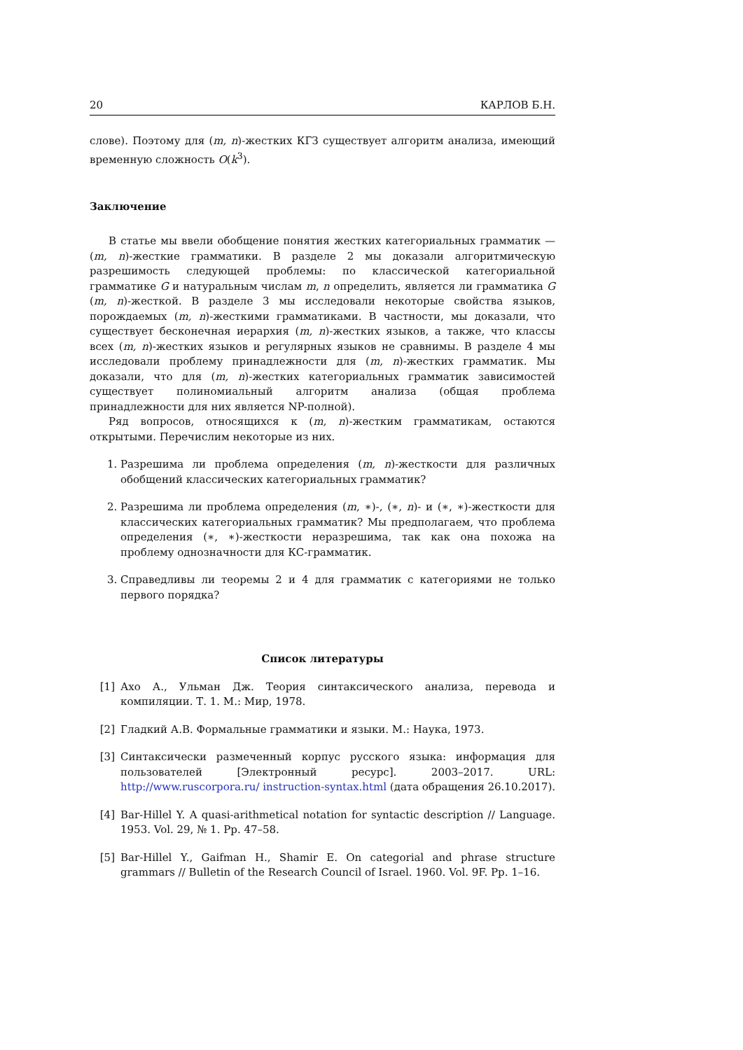20 КАРЛОВ Б.Н.
слове). Поэтому для (m, n)-жестких КГЗ существует алгоритм анализа, имеющий временную сложность O(k<sup>3</sup>).
Заключение
В статье мы ввели обобщение понятия жестких категориальных грамматик — (m, n)-жесткие грамматики. В разделе 2 мы доказали алгоритмическую разрешимость следующей проблемы: по классической категориальной грамматике G и натуральным числам m, n определить, является ли грамматика G (m, n)-жесткой. В разделе 3 мы исследовали некоторые свойства языков, порождаемых (m, n)-жесткими грамматиками. В частности, мы доказали, что существует бесконечная иерархия (m, n)-жестких языков, а также, что классы всех (m, n)-жестких языков и регулярных языков не сравнимы. В разделе 4 мы исследовали проблему принадлежности для (m, n)-жестких грамматик. Мы доказали, что для (m, n)-жестких категориальных грамматик зависимостей существует полиномиальный алгоритм анализа (общая проблема принадлежности для них является NP-полной).
Ряд вопросов, относящихся к (m, n)-жестким грамматикам, остаются открытыми. Перечислим некоторые из них.
1. Разрешима ли проблема определения (m, n)-жесткости для различных обобщений классических категориальных грамматик?
2. Разрешима ли проблема определения (m, ∗)-, (∗, n)- и (∗, ∗)-жесткости для классических категориальных грамматик? Мы предполагаем, что проблема определения (∗, ∗)-жесткости неразрешима, так как она похожа на проблему однозначности для КС-грамматик.
3. Справедливы ли теоремы 2 и 4 для грамматик с категориями не только первого порядка?
Список литературы
[1] Ахо А., Ульман Дж. Теория синтаксического анализа, перевода и компиляции. Т. 1. М.: Мир, 1978.
[2] Гладкий А.В. Формальные грамматики и языки. М.: Наука, 1973.
[3] Синтаксически размеченный корпус русского языка: информация для пользователей [Электронный ресурс]. 2003–2017. URL: http://www.ruscorpora.ru/ instruction-syntax.html (дата обращения 26.10.2017).
[4] Bar-Hillel Y. A quasi-arithmetical notation for syntactic description // Language. 1953. Vol. 29, № 1. Pp. 47–58.
[5] Bar-Hillel Y., Gaifman H., Shamir E. On categorial and phrase structure grammars // Bulletin of the Research Council of Israel. 1960. Vol. 9F. Pp. 1–16.